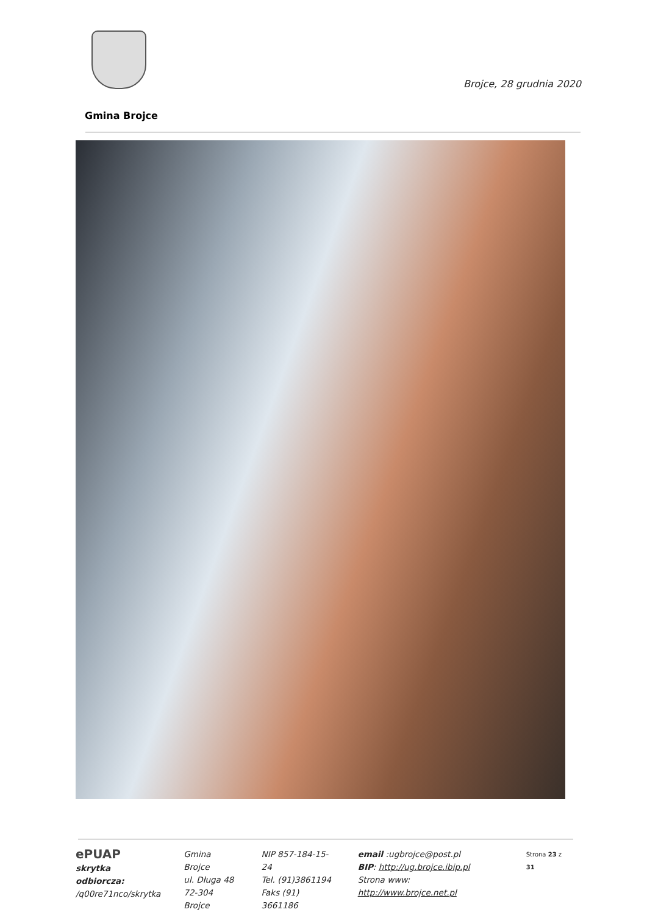Brojce, 28 grudnia 2020
Gmina Brojce
ePUAP
skrytka odbiorcza:
/q00re71nco/skrytka
Gmina Brojce
ul. Długa 48
72-304 Brojce
NIP 857-184-15-24
Tel. (91)3861194
Faks (91) 3661186
email :ugbrojce@post.pl
BIP: http://ug.brojce.ibip.pl
Strona www: http://www.brojce.net.pl
Strona 23 z 31